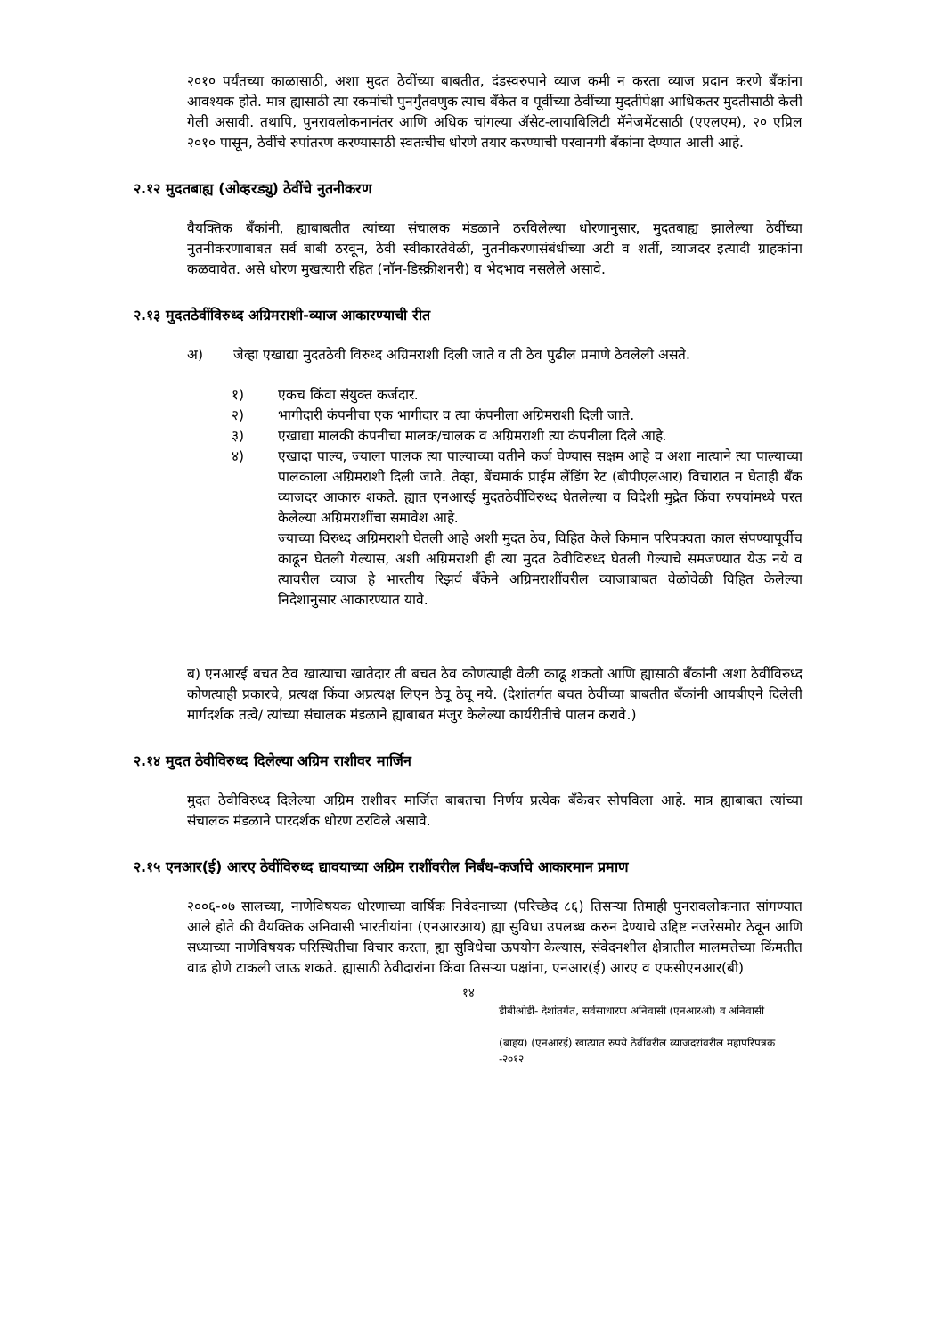२०१० पर्यंतच्या काळासाठी, अशा मुदत ठेवींच्या बाबतीत, दंडस्वरुपाने व्याज कमी न करता व्याज प्रदान करणे बँकांना आवश्यक होते. मात्र ह्यासाठी त्या रकमांची पुनर्गुंतवणुक त्याच बँकेत व पूर्वीच्या ठेवींच्या मुदतीपेक्षा आधिकतर मुदतीसाठी केली गेली असावी. तथापि, पुनरावलोकनानंतर आणि अधिक चांगल्या ॲसेट-लायाबिलिटी मॅनेजमेंटसाठी (एएलएम), २० एप्रिल २०१० पासून, ठेवींचे रुपांतरण करण्यासाठी स्वतःचीच धोरणे तयार करण्याची परवानगी बँकांना देण्यात आली आहे.
२.१२ मुदतबाह्य (ओव्हरड्यु) ठेवींचे नुतनीकरण
वैयक्तिक बँकांनी, ह्याबाबतीत त्यांच्या संचालक मंडळाने ठरविलेल्या धोरणानुसार, मुदतबाह्य झालेल्या ठेवींच्या नुतनीकरणाबाबत सर्व बाबी ठरवून, ठेवी स्वीकारतेवेळी, नुतनीकरणासंबंधीच्या अटी व शर्ती, व्याजदर इत्यादी ग्राहकांना कळवावेत. असे धोरण मुखत्यारी रहित (नॉन-डिस्क्रीशनरी) व भेदभाव नसलेले असावे.
२.१३ मुदतठेवींविरुध्द अग्रिमराशी-व्याज आकारण्याची रीत
अ) जेव्हा एखाद्या मुदतठेवी विरुध्द अग्रिमराशी दिली जाते व ती ठेव पुढील प्रमाणे ठेवलेली असते.
१) एकच किंवा संयुक्त कर्जदार.
२) भागीदारी कंपनीचा एक भागीदार व त्या कंपनीला अग्रिमराशी दिली जाते.
३) एखाद्या मालकी कंपनीचा मालक/चालक व अग्रिमराशी त्या कंपनीला दिले आहे.
४) एखादा पाल्य, ज्याला पालक त्या पाल्याच्या वतीने कर्ज घेण्यास सक्षम आहे व अशा नात्याने त्या पाल्याच्या पालकाला अग्रिमराशी दिली जाते. तेव्हा, बेंचमार्क प्राईम लेंडिंग रेट (बीपीएलआर) विचारात न घेताही बँक व्याजदर आकारु शकते. ह्यात एनआरई मुदतठेवींविरुध्द घेतलेल्या व विदेशी मुद्रेत किंवा रुपयांमध्ये परत केलेल्या अग्रिमराशींचा समावेश आहे.
ज्याच्या विरुध्द अग्रिमराशी घेतली आहे अशी मुदत ठेव, विहित केले किमान परिपक्वता काल संपण्यापूर्वीच काढून घेतली गेल्यास, अशी अग्रिमराशी ही त्या मुदत ठेवीविरुध्द घेतली गेल्याचे समजण्यात येऊ नये व त्यावरील व्याज हे भारतीय रिझर्व बँकेने अग्रिमराशींवरील व्याजाबाबत वेळोवेळी विहित केलेल्या निदेशानुसार आकारण्यात यावे.
ब) एनआरई बचत ठेव खात्याचा खातेदार ती बचत ठेव कोणत्याही वेळी काढू शकतो आणि ह्यासाठी बँकांनी अशा ठेवींविरुध्द कोणत्याही प्रकारचे, प्रत्यक्ष किंवा अप्रत्यक्ष लिएन ठेवू ठेवू नये. (देशांतर्गत बचत ठेवींच्या बाबतीत बँकांनी आयबीएने दिलेली मार्गदर्शक तत्वे/ त्यांच्या संचालक मंडळाने ह्याबाबत मंजुर केलेल्या कार्यरीतीचे पालन करावे.)
२.१४ मुदत ठेवीविरुध्द दिलेल्या अग्रिम राशीवर मार्जिन
मुदत ठेवीविरुध्द दिलेल्या अग्रिम राशीवर मार्जित बाबतचा निर्णय प्रत्येक बँकेवर सोपविला आहे. मात्र ह्याबाबत त्यांच्या संचालक मंडळाने पारदर्शक धोरण ठरविले असावे.
२.१५ एनआर(ई) आरए ठेवींविरुध्द द्यावयाच्या अग्रिम राशींवरील निर्बंध-कर्जाचे आकारमान प्रमाण
२००६-०७ सालच्या, नाणेविषयक धोरणाच्या वार्षिक निवेदनाच्या (परिच्छेद ८६) तिसऱ्या तिमाही पुनरावलोकनात सांगण्यात आले होते की वैयक्तिक अनिवासी भारतीयांना (एनआरआय) ह्या सुविधा उपलब्ध करुन देण्याचे उद्दिष्ट नजरेसमोर ठेवून आणि सध्याच्या नाणेविषयक परिस्थितीचा विचार करता, ह्या सुविधेचा ऊपयोग केल्यास, संवेदनशील क्षेत्रातील मालमत्तेच्या किंमतीत वाढ होणे टाकली जाऊ शकते. ह्यासाठी ठेवीदारांना किंवा तिसऱ्या पक्षांना, एनआर(ई) आरए व एफसीएनआर(बी)
१४
डीबीओडी- देशांतर्गत, सर्वसाधारण अनिवासी (एनआरओ) व अनिवासी
(बाहय) (एनआरई) खात्यात रुपये ठेवींवरील व्याजदरांवरील महापरिपत्रक
-२०१२